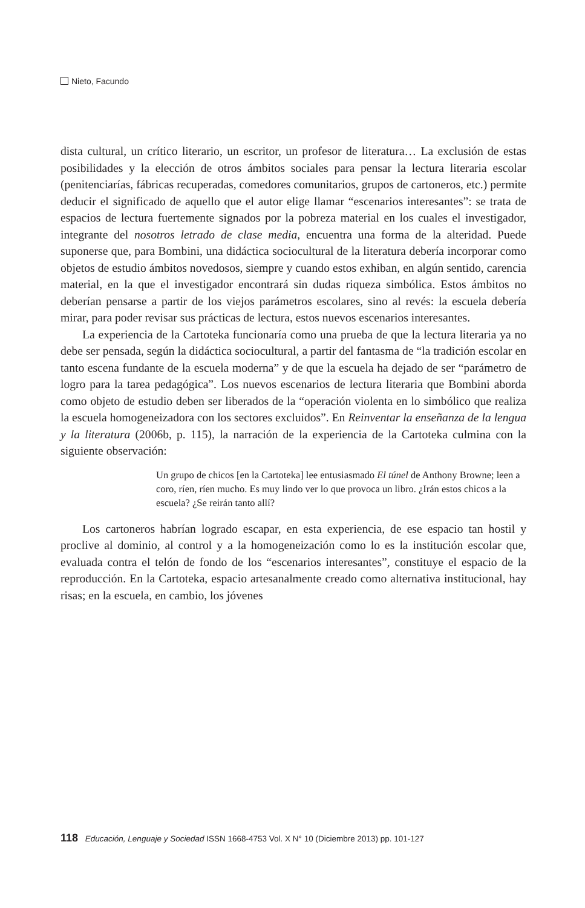Nieto, Facundo
dista cultural, un crítico literario, un escritor, un profesor de literatura… La exclusión de estas posibilidades y la elección de otros ámbitos sociales para pensar la lectura literaria escolar (penitenciarías, fábricas recuperadas, comedores comunitarios, grupos de cartoneros, etc.) permite deducir el significado de aquello que el autor elige llamar “escenarios interesantes”: se trata de espacios de lectura fuertemente signados por la pobreza material en los cuales el investigador, integrante del nosotros letrado de clase media, encuentra una forma de la alteridad. Puede suponerse que, para Bombini, una didáctica sociocultural de la literatura debería incorporar como objetos de estudio ámbitos novedosos, siempre y cuando estos exhiban, en algún sentido, carencia material, en la que el investigador encontrará sin dudas riqueza simbólica. Estos ámbitos no deberían pensarse a partir de los viejos parámetros escolares, sino al revés: la escuela debería mirar, para poder revisar sus prácticas de lectura, estos nuevos escenarios interesantes.
La experiencia de la Cartoteka funcionaría como una prueba de que la lectura literaria ya no debe ser pensada, según la didáctica sociocultural, a partir del fantasma de “la tradición escolar en tanto escena fundante de la escuela moderna” y de que la escuela ha dejado de ser “parámetro de logro para la tarea pedagógica”. Los nuevos escenarios de lectura literaria que Bombini aborda como objeto de estudio deben ser liberados de la “operación violenta en lo simbólico que realiza la escuela homogeneizadora con los sectores excluidos”. En Reinventar la enseñanza de la lengua y la literatura (2006b, p. 115), la narración de la experiencia de la Cartoteka culmina con la siguiente observación:
Un grupo de chicos [en la Cartoteka] lee entusiasmado El túnel de Anthony Browne; leen a coro, ríen, ríen mucho. Es muy lindo ver lo que provoca un libro. ¿Irán estos chicos a la escuela? ¿Se reirán tanto allí?
Los cartoneros habrían logrado escapar, en esta experiencia, de ese espacio tan hostil y proclive al dominio, al control y a la homogeneización como lo es la institución escolar que, evaluada contra el telón de fondo de los “escenarios interesantes”, constituye el espacio de la reproducción. En la Cartoteka, espacio artesanalmente creado como alternativa institucional, hay risas; en la escuela, en cambio, los jóvenes
118 Educación, Lenguaje y Sociedad ISSN 1668-4753 Vol. X N° 10 (Diciembre 2013) pp. 101-127